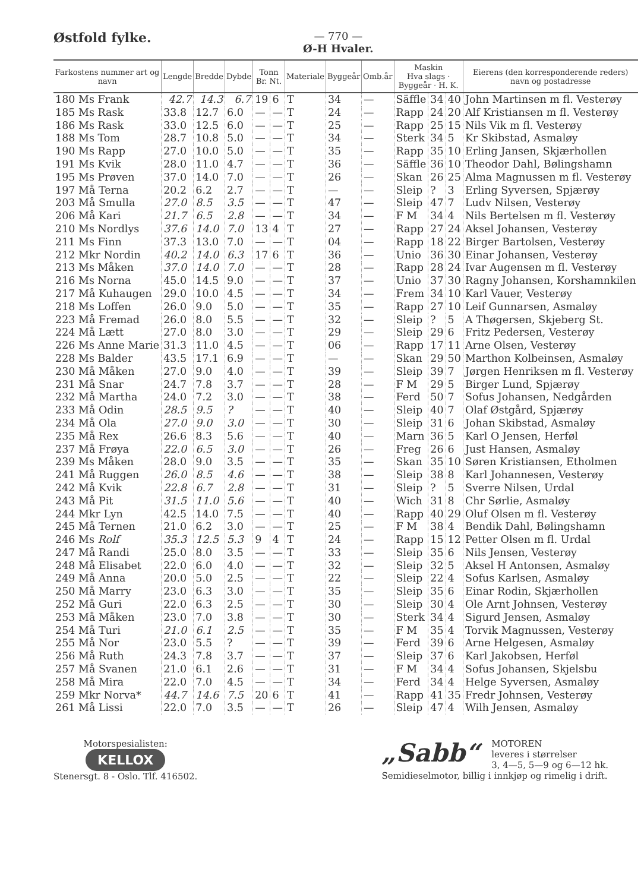Østfold fylke.
— 770 —
Ø-H Hvaler.
| Farkostens nummer art og navn | Lengde | Bredde | Dybde | Tonn Br. Nt. | | Materiale | Byggeår | Omb.år | Maskin Hva slags · Byggeår · H. K. | | | Eierens (den korresponderende reders) navn og postadresse |
| --- | --- | --- | --- | --- | --- | --- | --- | --- | --- | --- | --- | --- |
| 180 Ms Frank | 42.7 | 14.3 | 6.7 | 19 | 6 | T | 34 | — | Säffle | 34 | 40 | John Martinsen m fl. Vesterøy |
| 185 Ms Rask | 33.8 | 12.7 | 6.0 | — | — | T | 24 | — | Rapp | 24 | 20 | Alf Kristiansen m fl. Vesterøy |
| 186 Ms Rask | 33.0 | 12.5 | 6.0 | — | — | T | 25 | — | Rapp | 25 | 15 | Nils Vik m fl. Vesterøy |
| 188 Ms Tom | 28.7 | 10.8 | 5.0 | — | — | T | 34 | — | Sterk | 34 | 5 | Kr Skibstad, Asmaløy |
| 190 Ms Rapp | 27.0 | 10.0 | 5.0 | — | — | T | 35 | — | Rapp | 35 | 10 | Erling Jansen, Skjærhollen |
| 191 Ms Kvik | 28.0 | 11.0 | 4.7 | — | — | T | 36 | — | Säffle | 36 | 10 | Theodor Dahl, Bølingshamn |
| 195 Ms Prøven | 37.0 | 14.0 | 7.0 | — | — | T | 26 | — | Skan | 26 | 25 | Alma Magnussen m fl. Vesterøy |
| 197 Må Terna | 20.2 | 6.2 | 2.7 | — | — | T | — | — | Sleip | ? | 3 | Erling Syversen, Spjærøy |
| 203 Må Smulla | 27.0 | 8.5 | 3.5 | — | — | T | 47 | — | Sleip | 47 | 7 | Ludv Nilsen, Vesterøy |
| 206 Må Kari | 21.7 | 6.5 | 2.8 | — | — | T | 34 | — | F M | 34 | 4 | Nils Bertelsen m fl. Vesterøy |
| 210 Ms Nordlys | 37.6 | 14.0 | 7.0 | 13 | 4 | T | 27 | — | Rapp | 27 | 24 | Aksel Johansen, Vesterøy |
| 211 Ms Finn | 37.3 | 13.0 | 7.0 | — | — | T | 04 | — | Rapp | 18 | 22 | Birger Bartolsen, Vesterøy |
| 212 Mkr Nordin | 40.2 | 14.0 | 6.3 | 17 | 6 | T | 36 | — | Unio | 36 | 30 | Einar Johansen, Vesterøy |
| 213 Ms Måken | 37.0 | 14.0 | 7.0 | — | — | T | 28 | — | Rapp | 28 | 24 | Ivar Augensen m fl. Vesterøy |
| 216 Ms Norna | 45.0 | 14.5 | 9.0 | — | — | T | 37 | — | Unio | 37 | 30 | Ragny Johansen, Korshamnkilen |
| 217 Må Kuhaugen | 29.0 | 10.0 | 4.5 | — | — | T | 34 | — | Frem | 34 | 10 | Karl Vauer, Vesterøy |
| 218 Ms Loffen | 26.0 | 9.0 | 5.0 | — | — | T | 35 | — | Rapp | 27 | 10 | Leif Gunnarsen, Asmaløy |
| 223 Må Fremad | 26.0 | 8.0 | 5.5 | — | — | T | 32 | — | Sleip | ? | 5 | A Thøgersen, Skjeberg St. |
| 224 Må Lætt | 27.0 | 8.0 | 3.0 | — | — | T | 29 | — | Sleip | 29 | 6 | Fritz Pedersen, Vesterøy |
| 226 Ms Anne Marie | 31.3 | 11.0 | 4.5 | — | — | T | 06 | — | Rapp | 17 | 11 | Arne Olsen, Vesterøy |
| 228 Ms Balder | 43.5 | 17.1 | 6.9 | — | — | T | — | — | Skan | 29 | 50 | Marthon Kolbeinsen, Asmaløy |
| 230 Må Måken | 27.0 | 9.0 | 4.0 | — | — | T | 39 | — | Sleip | 39 | 7 | Jørgen Henriksen m fl. Vesterøy |
| 231 Må Snar | 24.7 | 7.8 | 3.7 | — | — | T | 28 | — | F M | 29 | 5 | Birger Lund, Spjærøy |
| 232 Må Martha | 24.0 | 7.2 | 3.0 | — | — | T | 38 | — | Ferd | 50 | 7 | Sofus Johansen, Nedgården |
| 233 Må Odin | 28.5 | 9.5 | ? | — | — | T | 40 | — | Sleip | 40 | 7 | Olaf Østgård, Spjærøy |
| 234 Må Ola | 27.0 | 9.0 | 3.0 | — | — | T | 30 | — | Sleip | 31 | 6 | Johan Skibstad, Asmaløy |
| 235 Må Rex | 26.6 | 8.3 | 5.6 | — | — | T | 40 | — | Marn | 36 | 5 | Karl O Jensen, Herføl |
| 237 Må Frøya | 22.0 | 6.5 | 3.0 | — | — | T | 26 | — | Freg | 26 | 6 | Just Hansen, Asmaløy |
| 239 Ms Måken | 28.0 | 9.0 | 3.5 | — | — | T | 35 | — | Skan | 35 | 10 | Søren Kristiansen, Etholmen |
| 241 Må Ruggen | 26.0 | 8.5 | 4.6 | — | — | T | 38 | — | Sleip | 38 | 8 | Karl Johannesen, Vesterøy |
| 242 Må Kvik | 22.8 | 6.7 | 2.8 | — | — | T | 31 | — | Sleip | ? | 5 | Sverre Nilsen, Urdal |
| 243 Må Pit | 31.5 | 11.0 | 5.6 | — | — | T | 40 | — | Wich | 31 | 8 | Chr Sørlie, Asmaløy |
| 244 Mkr Lyn | 42.5 | 14.0 | 7.5 | — | — | T | 40 | — | Rapp | 40 | 29 | Oluf Olsen m fl. Vesterøy |
| 245 Må Ternen | 21.0 | 6.2 | 3.0 | — | — | T | 25 | — | F M | 38 | 4 | Bendik Dahl, Bølingshamn |
| 246 Ms Rolf | 35.3 | 12.5 | 5.3 | 9 | 4 | T | 24 | — | Rapp | 15 | 12 | Petter Olsen m fl. Urdal |
| 247 Må Randi | 25.0 | 8.0 | 3.5 | — | — | T | 33 | — | Sleip | 35 | 6 | Nils Jensen, Vesterøy |
| 248 Må Elisabet | 22.0 | 6.0 | 4.0 | — | — | T | 32 | — | Sleip | 32 | 5 | Aksel H Antonsen, Asmaløy |
| 249 Må Anna | 20.0 | 5.0 | 2.5 | — | — | T | 22 | — | Sleip | 22 | 4 | Sofus Karlsen, Asmaløy |
| 250 Må Marry | 23.0 | 6.3 | 3.0 | — | — | T | 35 | — | Sleip | 35 | 6 | Einar Rodin, Skjærhollen |
| 252 Må Guri | 22.0 | 6.3 | 2.5 | — | — | T | 30 | — | Sleip | 30 | 4 | Ole Arnt Johnsen, Vesterøy |
| 253 Må Måken | 23.0 | 7.0 | 3.8 | — | — | T | 30 | — | Sterk | 34 | 4 | Sigurd Jensen, Asmaløy |
| 254 Må Turi | 21.0 | 6.1 | 2.5 | — | — | T | 35 | — | F M | 35 | 4 | Torvik Magnussen, Vesterøy |
| 255 Må Nor | 23.0 | 5.5 | ? | — | — | T | 39 | — | Ferd | 39 | 6 | Arne Helgesen, Asmaløy |
| 256 Må Ruth | 24.3 | 7.8 | 3.7 | — | — | T | 37 | — | Sleip | 37 | 6 | Karl Jakobsen, Herføl |
| 257 Må Svanen | 21.0 | 6.1 | 2.6 | — | — | T | 31 | — | F M | 34 | 4 | Sofus Johansen, Skjelsbu |
| 258 Må Mira | 22.0 | 7.0 | 4.5 | — | — | T | 34 | — | Ferd | 34 | 4 | Helge Syversen, Asmaløy |
| 259 Mkr Norva* | 44.7 | 14.6 | 7.5 | 20 | 6 | T | 41 | — | Rapp | 41 | 35 | Fredr Johnsen, Vesterøy |
| 261 Må Lissi | 22.0 | 7.0 | 3.5 | — | — | T | 26 | — | Sleip | 47 | 4 | Wilh Jensen, Asmaløy |
Motorspesialisten:
KELLOX
Stenersgt. 8 - Oslo. Tlf. 416502.
„Sabb“MOTOREN
leveres i størrelser
3, 4—5, 5—9 og 6—12 hk.
Semidieselmotor, billig i innkjøp og rimelig i drift.